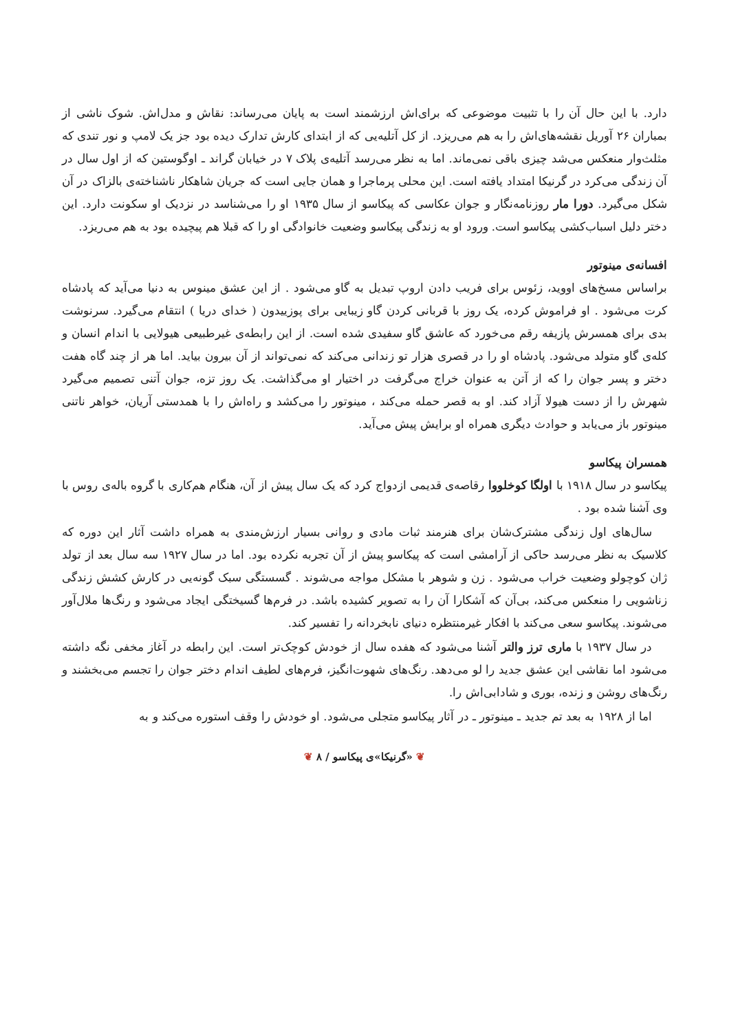دارد. با این حال آن را با تثبیت موضوعی که برای‌اش ارزشمند است به پایان می‌رساند: نقاش و مدل‌اش. شوک ناشی از بمباران ۲۶ آوریل نقشه‌های‌اش را به هم می‌ریزد. از کل آتلیه‌یی که از ابتدای کارش تدارک دیده بود جز یک لامپ و نور تندی که مثلث‌وار منعکس می‌شد چیزی باقی نمی‌ماند. اما به نظر می‌رسد آتلیه‌ی پلاک ۷ در خیابان گراند ـ اوگوستین که از اول سال در آن زندگی می‌کرد در گرنیکا امتداد یافته است. این محلی پرماجرا و همان جایی است که جریان شاهکار ناشناخته‌ی بالزاک در آن شکل می‌گیرد. دورا مار روزنامه‌نگار و جوان عکاسی که پیکاسو از سال ۱۹۳۵ او را می‌شناسد در نزدیک او سکونت دارد. این دختر دلیل اسباب‌کشی پیکاسو است. ورود او به زندگی پیکاسو وضعیت خانوادگی او را که قبلا هم پیچیده بود به هم می‌ریزد.
افسانه‌ی مینوتور
براساس مسخ‌های اووید، زئوس برای فریب دادن اروپ تبدیل به گاو می‌شود . از این عشق مینوس به دنیا می‌آید که پادشاه کرت می‌شود . او فراموش کرده، یک روز با قربانی کردن گاو زیبایی برای پوزییدون ( خدای دریا ) انتقام می‌گیرد. سرنوشت بدی برای همسرش پازیفه رقم می‌خورد که عاشق گاو سفیدی شده است. از این رابطه‌ی غیرطبیعی هیولایی با اندام انسان و کله‌ی گاو متولد می‌شود. پادشاه او را در قصری هزار تو زندانی می‌کند که نمی‌تواند از آن بیرون بیاید. اما هر از چند گاه هفت دختر و پسر جوان را که از آتن به عنوان خراج می‌گرفت در اختیار او می‌گذاشت. یک روز تزه، جوان آتنی تصمیم می‌گیرد شهرش را از دست هیولا آزاد کند. او به قصر حمله می‌کند ، مینوتور را می‌کشد و راه‌اش را با همدستی آریان، خواهر ناتنی مینوتور باز می‌یابد و حوادث دیگری همراه او برایش پیش می‌آید.
همسران پیکاسو
پیکاسو در سال ۱۹۱۸ با اولگا کوخلووا رقاصه‌ی قدیمی ازدواج کرد که یک سال پیش از آن، هنگام هم‌کاری با گروه باله‌ی روس با وی آشنا شده بود .
سال‌های اول زندگی مشترک‌شان برای هنرمند ثبات مادی و روانی بسیار ارزش‌مندی به همراه داشت آثار این دوره که کلاسیک به نظر می‌رسد حاکی از آرامشی است که پیکاسو پیش از آن تجربه نکرده بود. اما در سال ۱۹۲۷ سه سال بعد از تولد ژان کوچولو وضعیت خراب می‌شود . زن و شوهر با مشکل مواجه می‌شوند . گسستگی سبک گونه‌یی در کارش کشش زندگی زناشویی را منعکس می‌کند، بی‌آن که آشکارا آن را به تصویر کشیده باشد. در فرم‌ها گسیختگی ایجاد می‌شود و رنگ‌ها ملال‌آور می‌شوند. پیکاسو سعی می‌کند با افکار غیرمنتظره دنیای نابخردانه را تفسیر کند.
در سال ۱۹۳۷ با ماری ترز والتر آشنا می‌شود که هفده سال از خودش کوچک‌تر است. این رابطه در آغاز مخفی نگه داشته می‌شود اما نقاشی این عشق جدید را لو می‌دهد. رنگ‌های شهوت‌انگیز، فرم‌های لطیف اندام دختر جوان را تجسم می‌بخشند و رنگ‌های روشن و زنده، بوری و شادابی‌اش را.
اما از ۱۹۲۸ به بعد تم جدید ـ مینوتور ـ در آثار پیکاسو متجلی می‌شود. او خودش را وقف استوره می‌کند و به
❦ «گرنیکا»ی پیکاسو / ۸ ❦